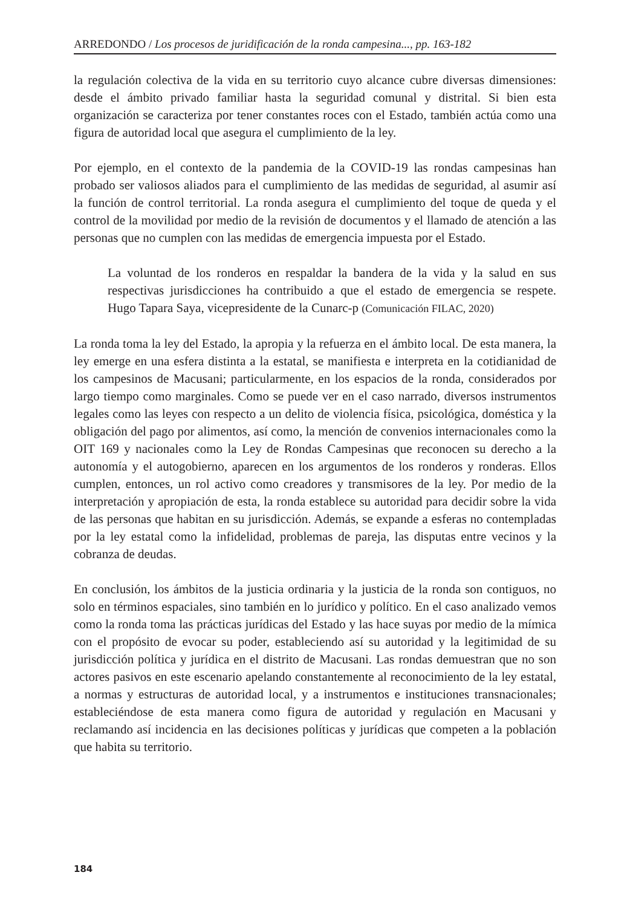ARREDONDO / Los procesos de juridificación de la ronda campesina..., pp. 163-182
la regulación colectiva de la vida en su territorio cuyo alcance cubre diversas dimensiones: desde el ámbito privado familiar hasta la seguridad comunal y distrital. Si bien esta organización se caracteriza por tener constantes roces con el Estado, también actúa como una figura de autoridad local que asegura el cumplimiento de la ley.
Por ejemplo, en el contexto de la pandemia de la COVID-19 las rondas campesinas han probado ser valiosos aliados para el cumplimiento de las medidas de seguridad, al asumir así la función de control territorial. La ronda asegura el cumplimiento del toque de queda y el control de la movilidad por medio de la revisión de documentos y el llamado de atención a las personas que no cumplen con las medidas de emergencia impuesta por el Estado.
La voluntad de los ronderos en respaldar la bandera de la vida y la salud en sus respectivas jurisdicciones ha contribuido a que el estado de emergencia se respete. Hugo Tapara Saya, vicepresidente de la Cunarc-p (Comunicación FILAC, 2020)
La ronda toma la ley del Estado, la apropia y la refuerza en el ámbito local. De esta manera, la ley emerge en una esfera distinta a la estatal, se manifiesta e interpreta en la cotidianidad de los campesinos de Macusani; particularmente, en los espacios de la ronda, considerados por largo tiempo como marginales. Como se puede ver en el caso narrado, diversos instrumentos legales como las leyes con respecto a un delito de violencia física, psicológica, doméstica y la obligación del pago por alimentos, así como, la mención de convenios internacionales como la OIT 169 y nacionales como la Ley de Rondas Campesinas que reconocen su derecho a la autonomía y el autogobierno, aparecen en los argumentos de los ronderos y ronderas. Ellos cumplen, entonces, un rol activo como creadores y transmisores de la ley. Por medio de la interpretación y apropiación de esta, la ronda establece su autoridad para decidir sobre la vida de las personas que habitan en su jurisdicción. Además, se expande a esferas no contempladas por la ley estatal como la infidelidad, problemas de pareja, las disputas entre vecinos y la cobranza de deudas.
En conclusión, los ámbitos de la justicia ordinaria y la justicia de la ronda son contiguos, no solo en términos espaciales, sino también en lo jurídico y político. En el caso analizado vemos como la ronda toma las prácticas jurídicas del Estado y las hace suyas por medio de la mímica con el propósito de evocar su poder, estableciendo así su autoridad y la legitimidad de su jurisdicción política y jurídica en el distrito de Macusani. Las rondas demuestran que no son actores pasivos en este escenario apelando constantemente al reconocimiento de la ley estatal, a normas y estructuras de autoridad local, y a instrumentos e instituciones transnacionales; estableciéndose de esta manera como figura de autoridad y regulación en Macusani y reclamando así incidencia en las decisiones políticas y jurídicas que competen a la población que habita su territorio.
184